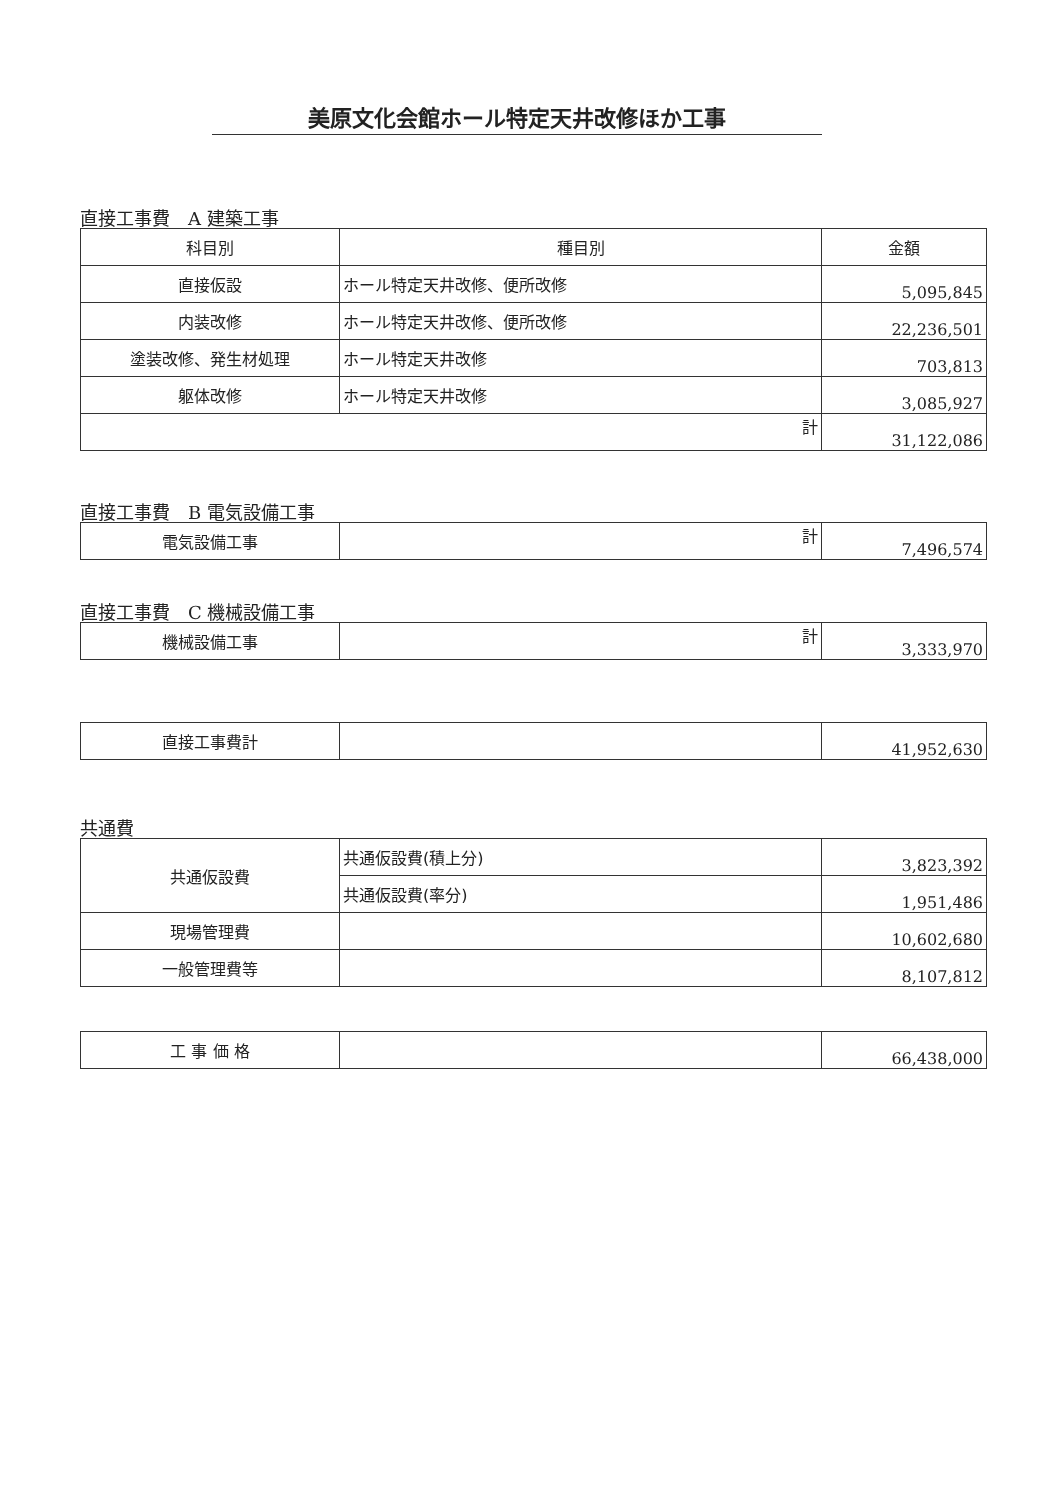美原文化会館ホール特定天井改修ほか工事
直接工事費　A 建築工事
| 科目別 | 種目別 | 金額 |
| --- | --- | --- |
| 直接仮設 | ホール特定天井改修、便所改修 | 5,095,845 |
| 内装改修 | ホール特定天井改修、便所改修 | 22,236,501 |
| 塗装改修、発生材処理 | ホール特定天井改修 | 703,813 |
| 躯体改修 | ホール特定天井改修 | 3,085,927 |
| 計 | | 31,122,086 |
直接工事費　B 電気設備工事
| 電気設備工事 | 計 | 7,496,574 |
直接工事費　C 機械設備工事
| 機械設備工事 | 計 | 3,333,970 |
| 直接工事費計 | | 41,952,630 |
共通費
| 共通仮設費 | 共通仮設費(積上分) | 3,823,392 |
| | 共通仮設費(率分) | 1,951,486 |
| 現場管理費 | | 10,602,680 |
| 一般管理費等 | | 8,107,812 |
| 工 事 価 格 | | 66,438,000 |